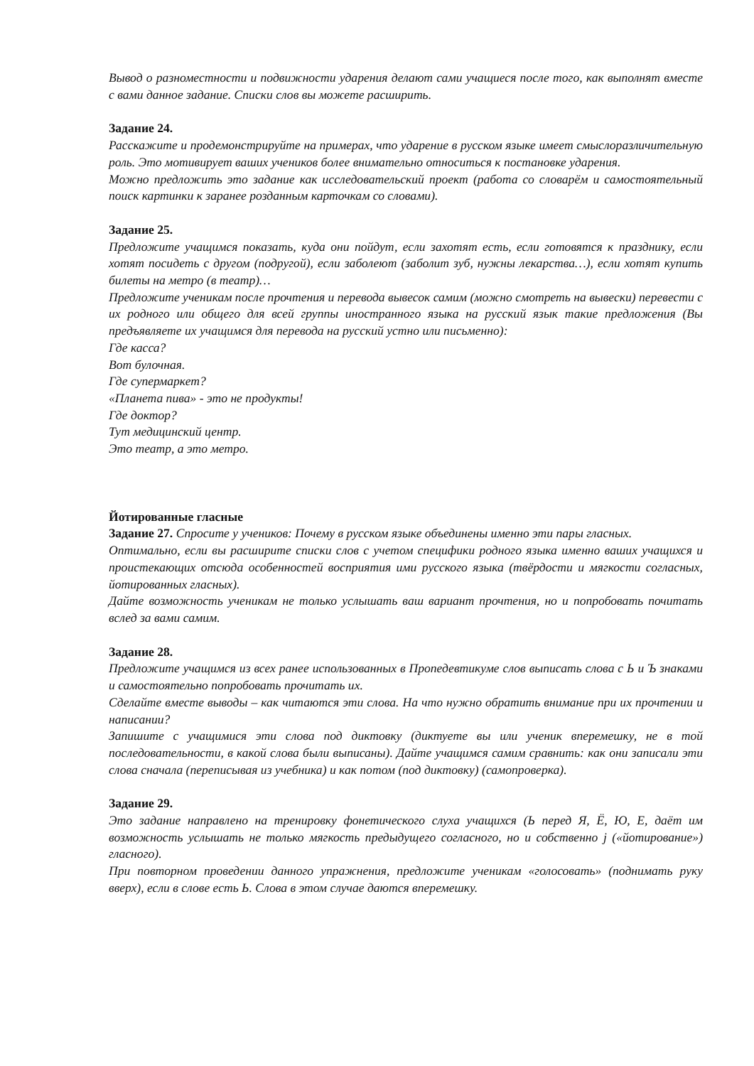Вывод о разноместности и подвижности ударения делают сами учащиеся после того, как выполнят вместе с вами данное задание. Списки слов вы можете расширить.
Задание 24.
Расскажите и продемонстрируйте на примерах, что ударение в русском языке имеет смыслоразличительную роль. Это мотивирует ваших учеников более внимательно относиться к постановке ударения.
Можно предложить это задание как исследовательский проект (работа со словарём и самостоятельный поиск картинки к заранее розданным карточкам со словами).
Задание 25.
Предложите учащимся показать, куда они пойдут, если захотят есть, если готовятся к празднику, если хотят посидеть с другом (подругой), если заболеют (заболит зуб, нужны лекарства…), если хотят купить билеты на метро (в театр)…
Предложите ученикам после прочтения и перевода вывесок самим (можно смотреть на вывески) перевести с их родного или общего для всей группы иностранного языка на русский язык такие предложения (Вы предъявляете их учащимся для перевода на русский устно или письменно):
Где касса?
Вот булочная.
Где супермаркет?
«Планета пива» - это не продукты!
Где доктор?
Тут медицинский центр.
Это театр, а это метро.
Йотированные гласные
Задание 27. Спросите у учеников: Почему в русском языке объединены именно эти пары гласных.
Оптимально, если вы расширите списки слов с учетом специфики родного языка именно ваших учащихся и проистекающих отсюда особенностей восприятия ими русского языка (твёрдости и мягкости согласных, йотированных гласных).
Дайте возможность ученикам не только услышать ваш вариант прочтения, но и попробовать почитать вслед за вами самим.
Задание 28.
Предложите учащимся из всех ранее использованных в Пропедевтикуме слов выписать слова с Ь и Ъ знаками и самостоятельно попробовать прочитать их.
Сделайте вместе выводы – как читаются эти слова. На что нужно обратить внимание при их прочтении и написании?
Запишите с учащимися эти слова под диктовку (диктуете вы или ученик вперемешку, не в той последовательности, в какой слова были выписаны). Дайте учащимся самим сравнить: как они записали эти слова сначала (переписывая из учебника) и как потом (под диктовку) (самопроверка).
Задание 29.
Это задание направлено на тренировку фонетического слуха учащихся (Ь перед Я, Ё, Ю, Е, даёт им возможность услышать не только мягкость предыдущего согласного, но и собственно j («йотирование») гласного).
При повторном проведении данного упражнения, предложите ученикам «голосовать» (поднимать руку вверх), если в слове есть Ь. Слова в этом случае даются вперемешку.